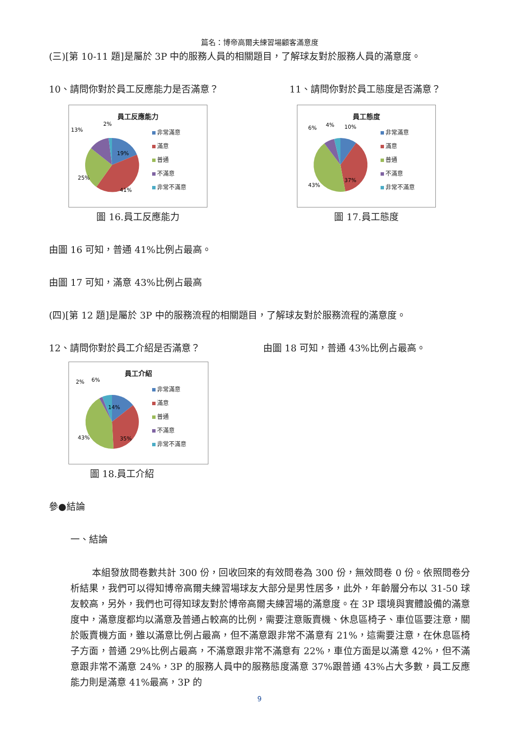篇名：博帝高爾夫練習場顧客滿意度
(三)[第 10-11 題]是屬於 3P 中的服務人員的相關題目，了解球友對於服務人員的滿意度。
10、請問你對於員工反應能力是否滿意？
11、請問你對於員工態度是否滿意？
員工反應能力
19%
41%
25%
13%
2%
非常滿意
滿意
普通
不滿意
非常不滿意
圖 16.員工反應能力
員工態度
37%
43%
6%
4%
10%
非常滿意
滿意
普通
不滿意
非常不滿意
圖 17.員工態度
由圖 16 可知，普通 41%比例占最高。
由圖 17 可知，滿意 43%比例占最高
(四)[第 12 題]是屬於 3P 中的服務流程的相關題目，了解球友對於服務流程的滿意度。
12、請問你對於員工介紹是否滿意？ 由圖 18 可知，普通 43%比例占最高。
員工介紹
14%
35%
43%
2%
6%
非常滿意
滿意
普通
不滿意
非常不滿意
圖 18.員工介紹
參●結論
一、結論
本組發放問卷數共計 300 份，回收回來的有效問卷為 300 份，無效問卷 0 份。依照問卷分析結果，我們可以得知博帝高爾夫練習場球友大部分是男性居多，此外，年齡層分布以 31-50 球友較高，另外，我們也可得知球友對於博帝高爾夫練習場的滿意度。在 3P 環境與實體設備的滿意度中，滿意度都均以滿意及普通占較高的比例，需要注意販賣機、休息區椅子、車位區要注意，關於販賣機方面，雖以滿意比例占最高，但不滿意跟非常不滿意有 21%，這需要注意，在休息區椅子方面，普通 29%比例占最高，不滿意跟非常不滿意有 22%，車位方面是以滿意 42%，但不滿意跟非常不滿意 24%，3P 的服務人員中的服務態度滿意 37%跟普通 43%占大多數，員工反應能力則是滿意 41%最高，3P 的
9